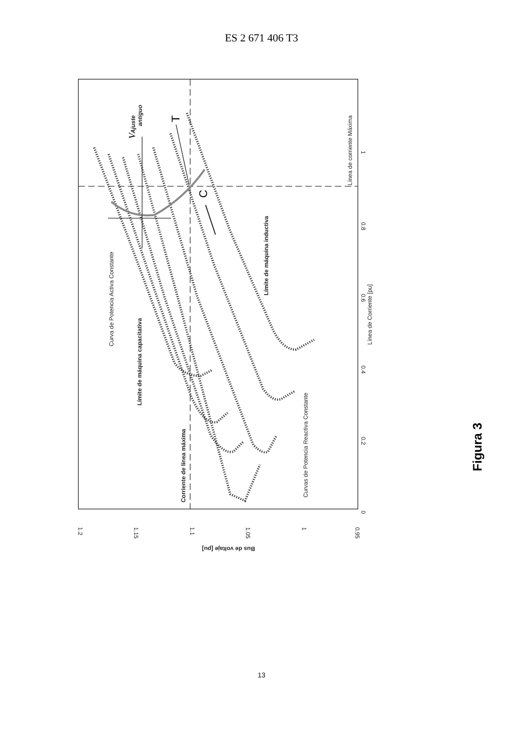ES 2 671 406 T3
1.2
1.15
1.1
1.05
1
0.95
0
0.2
0.4
0.6
0.8
1
Línea de Corriente [pu]
Bus de voltaje [pu]
Línea de corriente Máxima
Curva de Potencia Activa Constante
Límite de máquina capacitativa
Corriente de línea máxima
Límite de máquina inductiva
Curvas de Potencia Reactiva Constante
Ajuste
antiguo
V
T
C
Figura 3
13